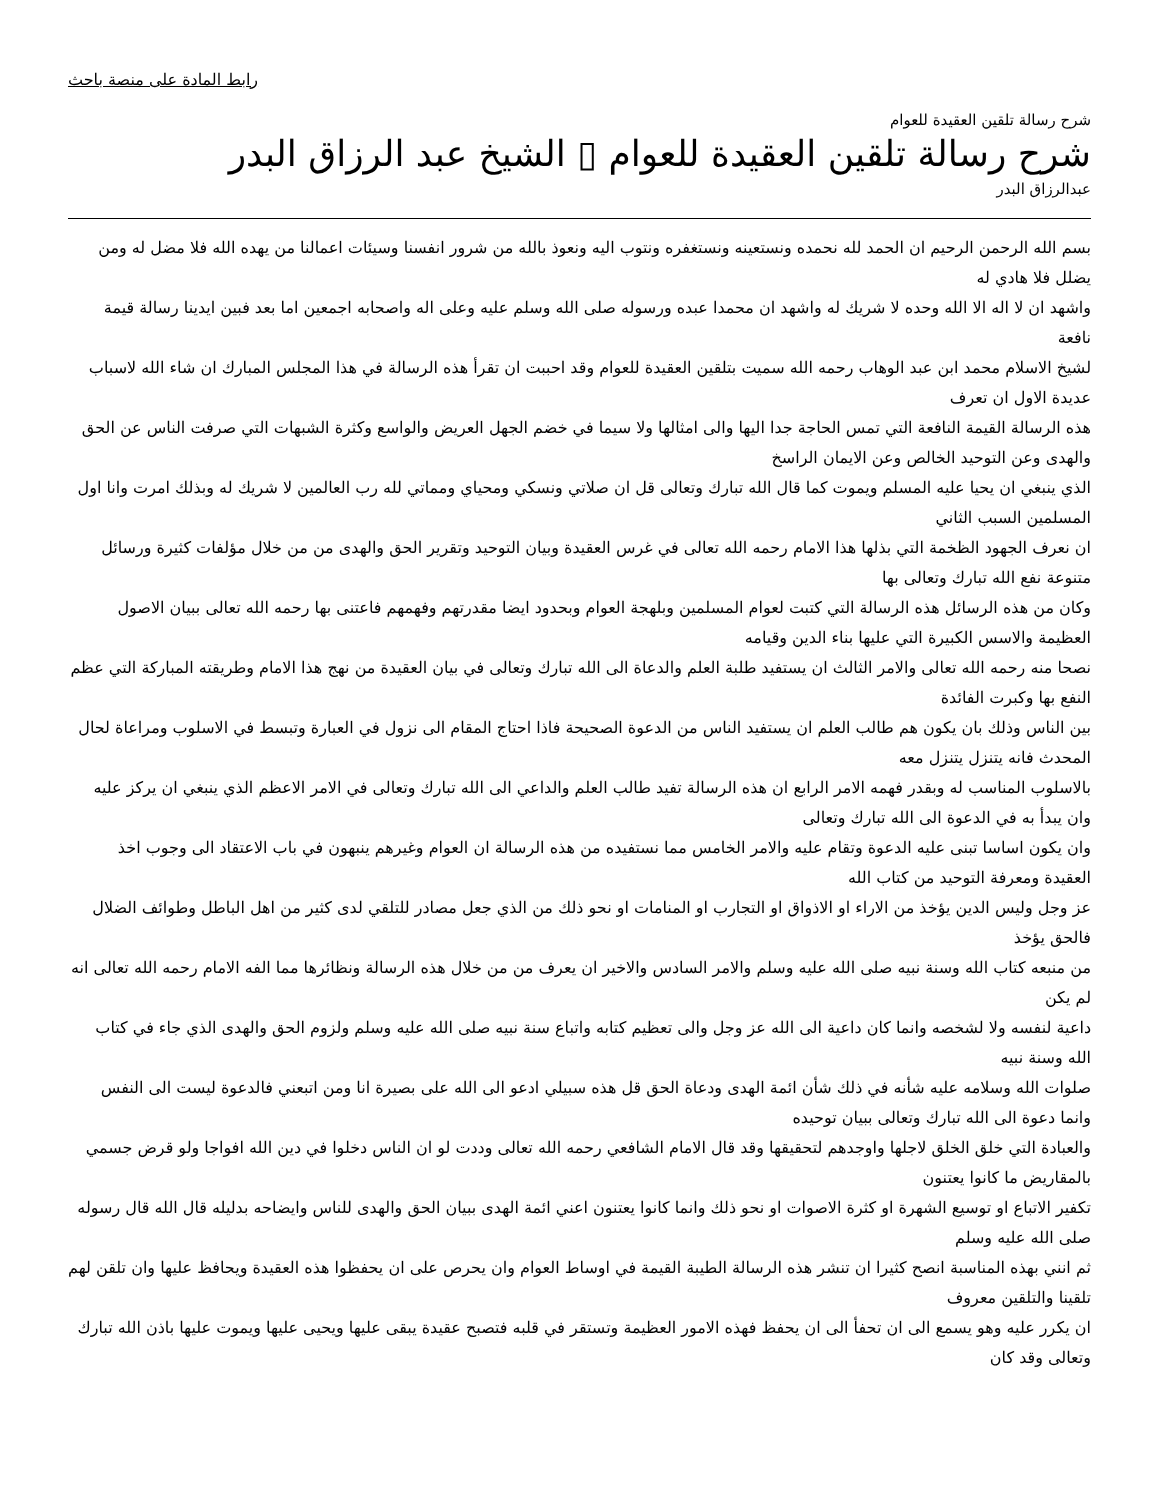رابط المادة على منصة باحث
شرح رسالة تلقين العقيدة للعوام
شرح رسالة تلقين العقيدة للعوام ▯ الشيخ عبد الرزاق البدر
عبدالرزاق البدر
بسم الله الرحمن الرحيم ان الحمد لله نحمده ونستعينه ونستغفره ونتوب اليه ونعوذ بالله من شرور انفسنا وسيئات اعمالنا من يهده الله فلا مضل له ومن يضلل فلا هادي له
واشهد ان لا اله الا الله وحده لا شريك له واشهد ان محمدا عبده ورسوله صلى الله وسلم عليه وعلى اله واصحابه اجمعين اما بعد فبين ايدينا رسالة قيمة نافعة
لشيخ الاسلام محمد ابن عبد الوهاب رحمه الله سميت بتلقين العقيدة للعوام وقد احببت ان تقرأ هذه الرسالة في هذا المجلس المبارك ان شاء الله لاسباب عديدة الاول ان تعرف
هذه الرسالة القيمة النافعة التي تمس الحاجة جدا اليها والى امثالها ولا سيما في خضم الجهل العريض والواسع وكثرة الشبهات التي صرفت الناس عن الحق والهدى وعن التوحيد الخالص وعن الايمان الراسخ
الذي ينبغي ان يحيا عليه المسلم ويموت كما قال الله تبارك وتعالى قل ان صلاتي ونسكي ومحياي ومماتي لله رب العالمين لا شريك له وبذلك امرت وانا اول المسلمين السبب الثاني
ان نعرف الجهود الظخمة التي بذلها هذا الامام رحمه الله تعالى في غرس العقيدة وبيان التوحيد وتقرير الحق والهدى من من خلال مؤلفات كثيرة ورسائل متنوعة نفع الله تبارك وتعالى بها
وكان من هذه الرسائل هذه الرسالة التي كتبت لعوام المسلمين وبلهجة العوام وبحدود ايضا مقدرتهم وفهمهم فاعتنى بها رحمه الله تعالى ببيان الاصول العظيمة والاسس الكبيرة التي عليها بناء الدين وقيامه
نصحا منه رحمه الله تعالى والامر الثالث ان يستفيد طلبة العلم والدعاة الى الله تبارك وتعالى في بيان العقيدة من نهج هذا الامام وطريقته المباركة التي عظم النفع بها وكبرت الفائدة
بين الناس وذلك بان يكون هم طالب العلم ان يستفيد الناس من الدعوة الصحيحة فاذا احتاج المقام الى نزول في العبارة وتبسط في الاسلوب ومراعاة لحال المحدث فانه يتنزل يتنزل معه
بالاسلوب المناسب له وبقدر فهمه الامر الرابع ان هذه الرسالة تفيد طالب العلم والداعي الى الله تبارك وتعالى في الامر الاعظم الذي ينبغي ان يركز عليه وان يبدأ به في الدعوة الى الله تبارك وتعالى
وان يكون اساسا تبنى عليه الدعوة وتقام عليه والامر الخامس مما نستفيده من هذه الرسالة ان العوام وغيرهم ينبهون في باب الاعتقاد الى وجوب اخذ العقيدة ومعرفة التوحيد من كتاب الله
عز وجل وليس الدين يؤخذ من الاراء او الاذواق او التجارب او المنامات او نحو ذلك من الذي جعل مصادر للتلقي لدى كثير من اهل الباطل وطوائف الضلال فالحق يؤخذ
من منبعه كتاب الله وسنة نبيه صلى الله عليه وسلم والامر السادس والاخير ان يعرف من من خلال هذه الرسالة ونظائرها مما الفه الامام رحمه الله تعالى انه لم يكن
داعية لنفسه ولا لشخصه وانما كان داعية الى الله عز وجل والى تعظيم كتابه واتباع سنة نبيه صلى الله عليه وسلم ولزوم الحق والهدى الذي جاء في كتاب الله وسنة نبيه
صلوات الله وسلامه عليه شأنه في ذلك شأن ائمة الهدى ودعاة الحق قل هذه سبيلي ادعو الى الله على بصيرة انا ومن اتبعني فالدعوة ليست الى النفس وانما دعوة الى الله تبارك وتعالى ببيان توحيده
والعبادة التي خلق الخلق لاجلها واوجدهم لتحقيقها وقد قال الامام الشافعي رحمه الله تعالى وددت لو ان الناس دخلوا في دين الله افواجا ولو قرض جسمي بالمقاريض ما كانوا يعتنون
تكفير الاتباع او توسيع الشهرة او كثرة الاصوات او نحو ذلك وانما كانوا يعتنون اعني ائمة الهدى ببيان الحق والهدى للناس وايضاحه بدليله قال الله قال رسوله صلى الله عليه وسلم
ثم انني بهذه المناسبة انصح كثيرا ان تنشر هذه الرسالة الطيبة القيمة في اوساط العوام وان يحرص على ان يحفظوا هذه العقيدة ويحافظ عليها وان تلقن لهم تلقينا والتلقين معروف
ان يكرر عليه وهو يسمع الى ان تحفأ الى ان يحفظ فهذه الامور العظيمة وتستقر في قلبه فتصبح عقيدة يبقى عليها ويحيى عليها ويموت عليها باذن الله تبارك وتعالى وقد كان